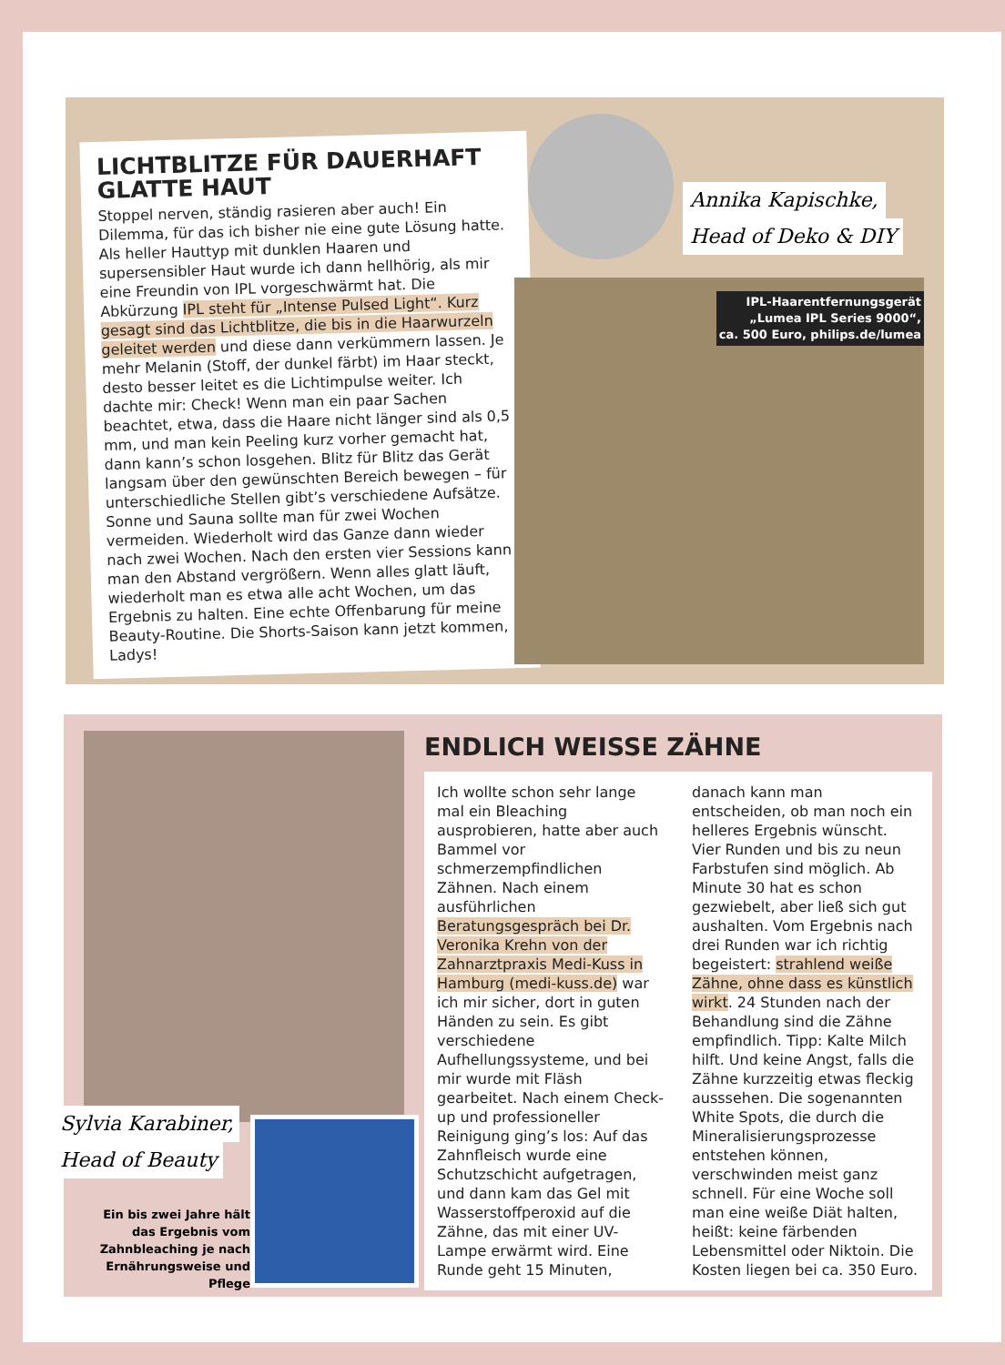LICHTBLITZE FÜR DAUERHAFT GLATTE HAUT
Stoppel nerven, ständig rasieren aber auch! Ein Dilemma, für das ich bisher nie eine gute Lösung hatte. Als heller Hauttyp mit dunklen Haaren und supersensibler Haut wurde ich dann hellhörig, als mir eine Freundin von IPL vorgeschwärmt hat. Die Abkürzung IPL steht für „Intense Pulsed Light“. Kurz gesagt sind das Lichtblitze, die bis in die Haarwurzeln geleitet werden und diese dann verkümmern lassen. Je mehr Melanin (Stoff, der dunkel färbt) im Haar steckt, desto besser leitet es die Lichtimpulse weiter. Ich dachte mir: Check! Wenn man ein paar Sachen beachtet, etwa, dass die Haare nicht länger sind als 0,5 mm, und man kein Peeling kurz vorher gemacht hat, dann kann’s schon losgehen. Blitz für Blitz das Gerät langsam über den gewünschten Bereich bewegen – für unterschiedliche Stellen gibt’s verschiedene Aufsätze. Sonne und Sauna sollte man für zwei Wochen vermeiden. Wiederholt wird das Ganze dann wieder nach zwei Wochen. Nach den ersten vier Sessions kann man den Abstand vergrößern. Wenn alles glatt läuft, wiederholt man es etwa alle acht Wochen, um das Ergebnis zu halten. Eine echte Offenbarung für meine Beauty-Routine. Die Shorts-Saison kann jetzt kommen, Ladys!
Annika Kapischke,
Head of Deko & DIY
IPL-Haarentfernungsgerät
„Lumea IPL Series 9000“,
ca. 500 Euro, philips.de/lumea
ENDLICH WEISSE ZÄHNE
Ich wollte schon sehr lange mal ein Bleaching ausprobieren, hatte aber auch Bammel vor schmerzempfindlichen Zähnen. Nach einem ausführlichen Beratungsgespräch bei Dr. Veronika Krehn von der Zahnarztpraxis Medi-Kuss in Hamburg (medi-kuss.de) war ich mir sicher, dort in guten Händen zu sein. Es gibt verschiedene Aufhellungssysteme, und bei mir wurde mit Fläsh gearbeitet. Nach einem Check-up und professioneller Reinigung ging’s los: Auf das Zahnfleisch wurde eine Schutzschicht aufgetragen, und dann kam das Gel mit Wasserstoffperoxid auf die Zähne, das mit einer UV-Lampe erwärmt wird. Eine Runde geht 15 Minuten, danach kann man entscheiden, ob man noch ein helleres Ergebnis wünscht. Vier Runden und bis zu neun Farbstufen sind möglich. Ab Minute 30 hat es schon gezwiebelt, aber ließ sich gut aushalten. Vom Ergebnis nach drei Runden war ich richtig begeistert: strahlend weiße Zähne, ohne dass es künstlich wirkt. 24 Stunden nach der Behandlung sind die Zähne empfindlich. Tipp: Kalte Milch hilft. Und keine Angst, falls die Zähne kurzzeitig etwas fleckig ausssehen. Die sogenannten White Spots, die durch die Mineralisierungsprozesse entstehen können, verschwinden meist ganz schnell. Für eine Woche soll man eine weiße Diät halten, heißt: keine färbenden Lebensmittel oder Niktoin. Die Kosten liegen bei ca. 350 Euro.
Sylvia Karabiner,
Head of Beauty
Ein bis zwei Jahre hält das Ergebnis vom Zahnbleaching je nach Ernährungsweise und Pflege